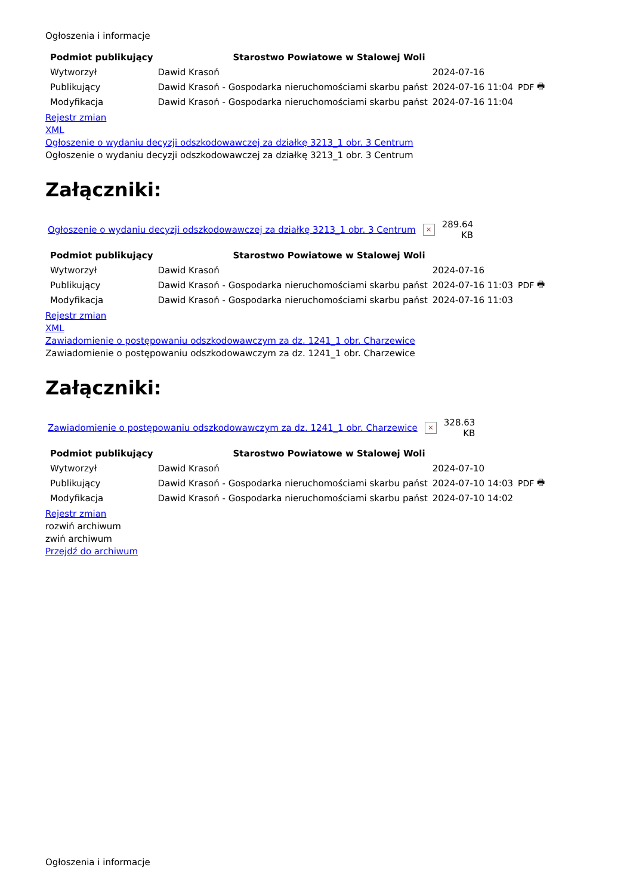Ogłoszenia i informacje
| Podmiot publikujący | Starostwo Powiatowe w Stalowej Woli | | |
| Wytworzył | Dawid Krasoń | 2024-07-16 | PDF 🖶 |
| Publikujący | Dawid Krasoń - Gospodarka nieruchomościami skarbu państ | 2024-07-16 11:04 | |
| Modyfikacja | Dawid Krasoń - Gospodarka nieruchomościami skarbu państ | 2024-07-16 11:04 | |
Rejestr zmian
XML
Ogłoszenie o wydaniu decyzji odszkodowawczej za działkę 3213_1 obr. 3 Centrum
Ogłoszenie o wydaniu decyzji odszkodowawczej za działkę 3213_1 obr. 3 Centrum
Załączniki:
Ogłoszenie o wydaniu decyzji odszkodowawczej za działkę 3213_1 obr. 3 Centrum × 289.64
KB
| Podmiot publikujący | Starostwo Powiatowe w Stalowej Woli | | |
| Wytworzył | Dawid Krasoń | 2024-07-16 | PDF 🖶 |
| Publikujący | Dawid Krasoń - Gospodarka nieruchomościami skarbu państ | 2024-07-16 11:03 | |
| Modyfikacja | Dawid Krasoń - Gospodarka nieruchomościami skarbu państ | 2024-07-16 11:03 | |
Rejestr zmian
XML
Zawiadomienie o postępowaniu odszkodowawczym za dz. 1241_1 obr. Charzewice
Zawiadomienie o postępowaniu odszkodowawczym za dz. 1241_1 obr. Charzewice
Załączniki:
Zawiadomienie o postępowaniu odszkodowawczym za dz. 1241_1 obr. Charzewice × 328.63
KB
| Podmiot publikujący | Starostwo Powiatowe w Stalowej Woli | | |
| Wytworzył | Dawid Krasoń | 2024-07-10 | PDF 🖶 |
| Publikujący | Dawid Krasoń - Gospodarka nieruchomościami skarbu państ | 2024-07-10 14:03 | |
| Modyfikacja | Dawid Krasoń - Gospodarka nieruchomościami skarbu państ | 2024-07-10 14:02 | |
Rejestr zmian
rozwiń archiwum
zwiń archiwum
Przejdź do archiwum
Ogłoszenia i informacje